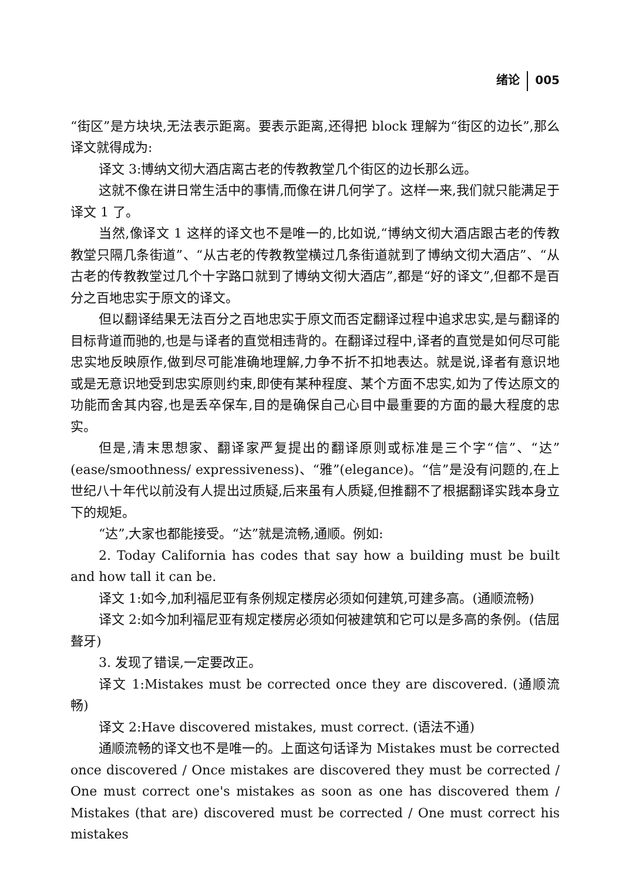绪论 005
“街区”是方块块,无法表示距离。要表示距离,还得把 block 理解为“街区的边长”,那么译文就得成为:
译文 3:博纳文彻大酒店离古老的传教教堂几个街区的边长那么远。
这就不像在讲日常生活中的事情,而像在讲几何学了。这样一来,我们就只能满足于译文 1 了。
当然,像译文 1 这样的译文也不是唯一的,比如说,“博纳文彻大酒店跟古老的传教教堂只隔几条街道”、“从古老的传教教堂横过几条街道就到了博纳文彻大酒店”、“从古老的传教教堂过几个十字路口就到了博纳文彻大酒店”,都是“好的译文”,但都不是百分之百地忠实于原文的译文。
但以翻译结果无法百分之百地忠实于原文而否定翻译过程中追求忠实,是与翻译的目标背道而驰的,也是与译者的直觉相违背的。在翻译过程中,译者的直觉是如何尽可能忠实地反映原作,做到尽可能准确地理解,力争不折不扣地表达。就是说,译者有意识地或是无意识地受到忠实原则约束,即使有某种程度、某个方面不忠实,如为了传达原文的功能而舍其内容,也是丢卒保车,目的是确保自己心目中最重要的方面的最大程度的忠实。
但是,清末思想家、翻译家严复提出的翻译原则或标准是三个字“信”、“达”(ease/smoothness/ expressiveness)、“雅”(elegance)。“信”是没有问题的,在上世纪八十年代以前没有人提出过质疑,后来虽有人质疑,但推翻不了根据翻译实践本身立下的规矩。
“达”,大家也都能接受。“达”就是流畅,通顺。例如:
2. Today California has codes that say how a building must be built and how tall it can be.
译文 1:如今,加利福尼亚有条例规定楼房必须如何建筑,可建多高。(通顺流畅)
译文 2:如今加利福尼亚有规定楼房必须如何被建筑和它可以是多高的条例。(佶屈聱牙)
3. 发现了错误,一定要改正。
译文 1:Mistakes must be corrected once they are discovered. (通顺流畅)
译文 2:Have discovered mistakes, must correct. (语法不通)
通顺流畅的译文也不是唯一的。上面这句话译为 Mistakes must be corrected once discovered / Once mistakes are discovered they must be corrected / One must correct one's mistakes as soon as one has discovered them / Mistakes (that are) discovered must be corrected / One must correct his mistakes